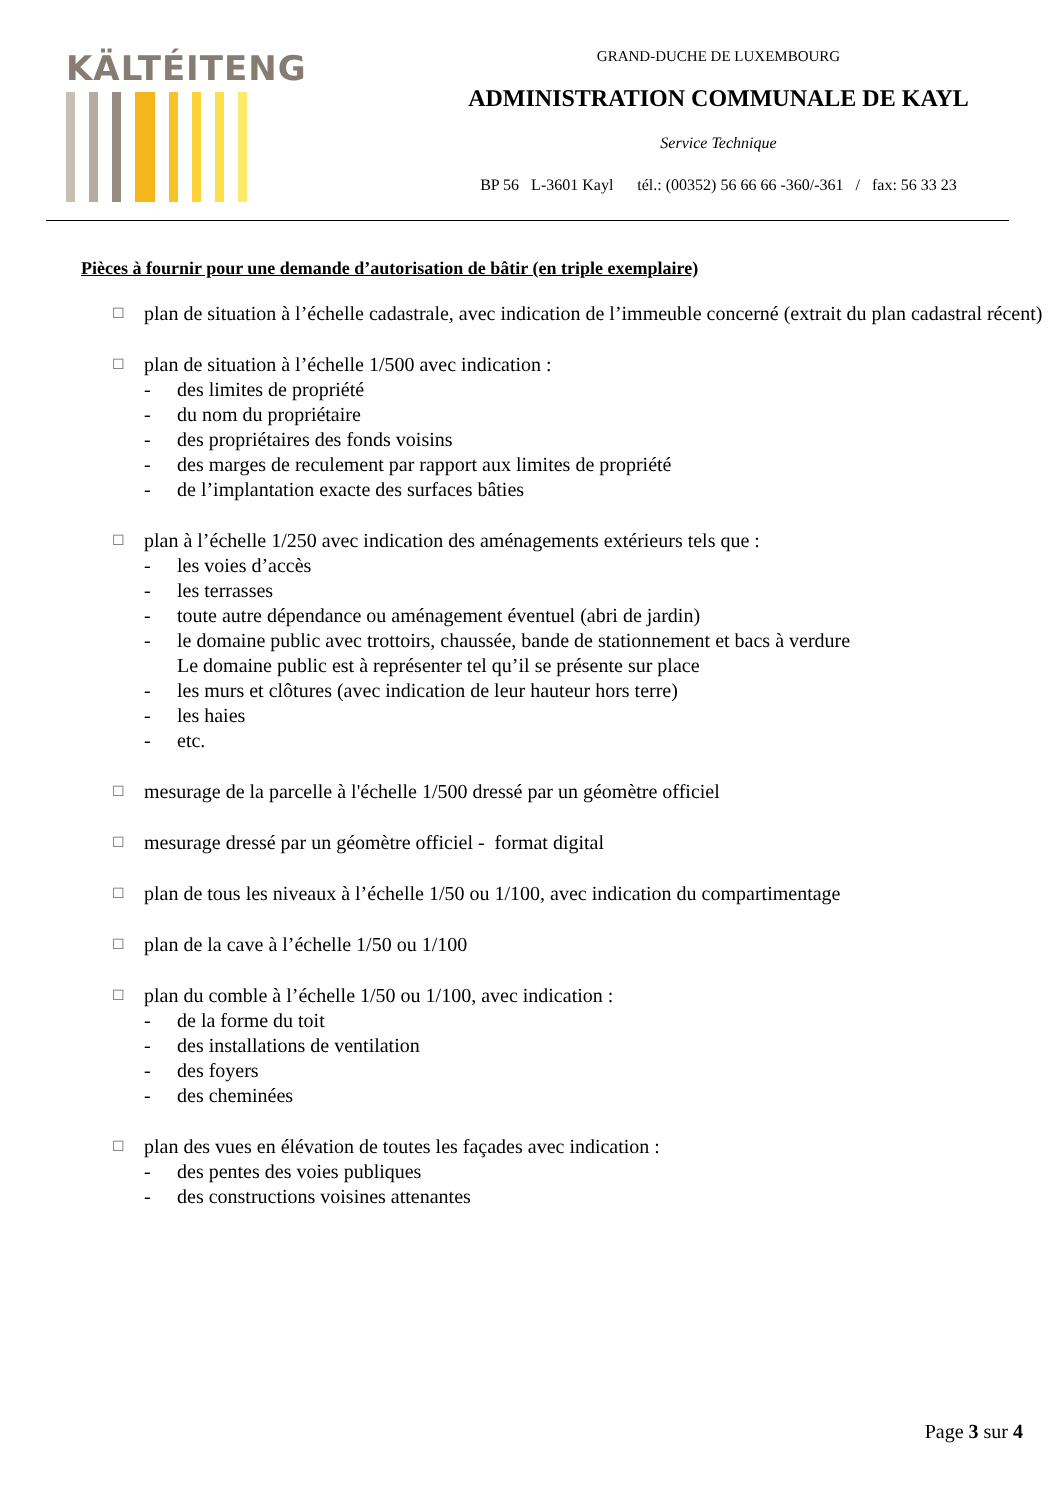KÄLTÉITENG
GRAND-DUCHE DE LUXEMBOURG
ADMINISTRATION COMMUNALE DE KAYL
Service Technique
BP 56 L-3601 Kayl tél.: (00352) 56 66 66 -360/-361 / fax: 56 33 23
Pièces à fournir pour une demande d’autorisation de bâtir (en triple exemplaire)
☐
plan de situation à l’échelle cadastrale, avec indication de l’immeuble concerné (extrait du plan cadastral récent)
☐
plan de situation à l’échelle 1/500 avec indication :
- des limites de propriété
- du nom du propriétaire
- des propriétaires des fonds voisins
- des marges de reculement par rapport aux limites de propriété
- de l’implantation exacte des surfaces bâties
☐
plan à l’échelle 1/250 avec indication des aménagements extérieurs tels que :
- les voies d’accès
- les terrasses
- toute autre dépendance ou aménagement éventuel (abri de jardin)
- le domaine public avec trottoirs, chaussée, bande de stationnement et bacs à verdure
Le domaine public est à représenter tel qu’il se présente sur place
- les murs et clôtures (avec indication de leur hauteur hors terre)
- les haies
- etc.
☐
mesurage de la parcelle à l'échelle 1/500 dressé par un géomètre officiel
☐
mesurage dressé par un géomètre officiel - format digital
☐
plan de tous les niveaux à l’échelle 1/50 ou 1/100, avec indication du compartimentage
☐
plan de la cave à l’échelle 1/50 ou 1/100
☐
plan du comble à l’échelle 1/50 ou 1/100, avec indication :
- de la forme du toit
- des installations de ventilation
- des foyers
- des cheminées
☐
plan des vues en élévation de toutes les façades avec indication :
- des pentes des voies publiques
- des constructions voisines attenantes
Page 3 sur 4